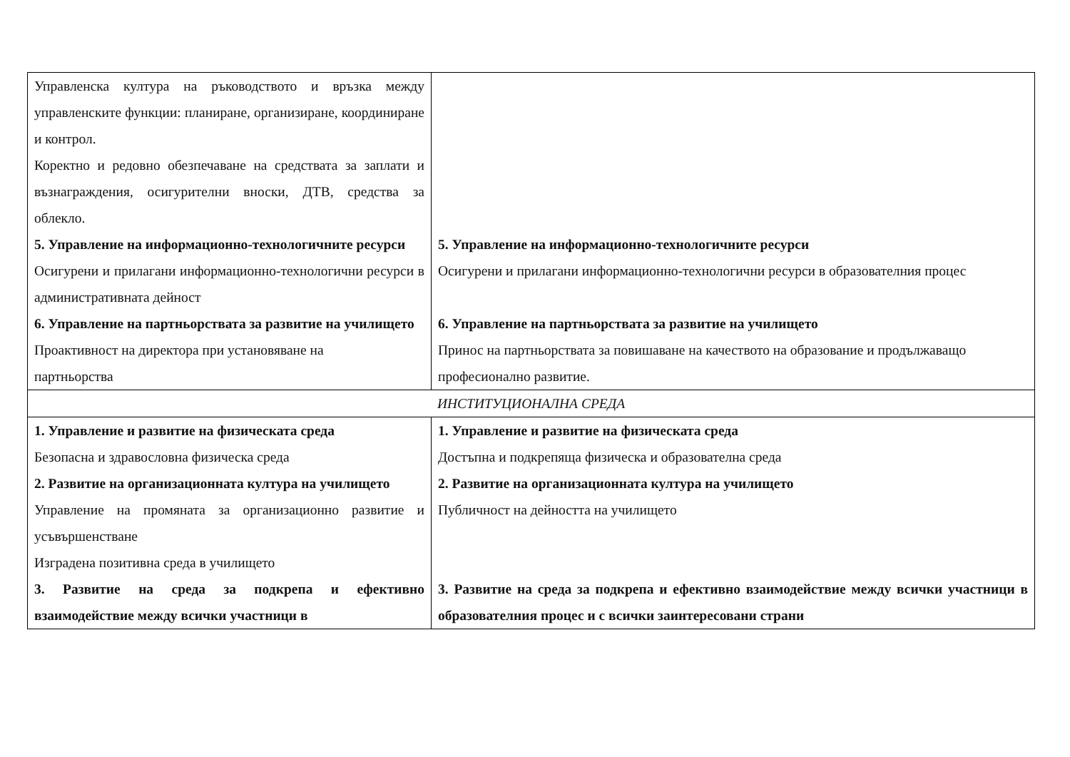| Управленска култура на ръководството и връзка между управленските функции: планиране, организиране, координиране и контрол. Коректно и редовно обезпечаване на средствата за заплати и възнаграждения, осигурителни вноски, ДТВ, средства за облекло. 5. Управление на информационно-технологичните ресурси Осигурени и прилагани информационно-технологични ресурси в административната дейност 6. Управление на партньорствата за развитие на училището Проактивност на директора при установяване на партньорства | 5. Управление на информационно-технологичните ресурси Осигурени и прилагани информационно-технологични ресурси в образователния процес 6. Управление на партньорствата за развитие на училището Принос на партньорствата за повишаване на качеството на образование и продължаващо професионално развитие. |
| ИНСТИТУЦИОНАЛНА СРЕДА | |
| 1. Управление и развитие на физическата среда Безопасна и здравословна физическа среда 2. Развитие на организационната култура на училището Управление на промяната за организационно развитие и усъвършенстване Изградена позитивна среда в училището 3. Развитие на среда за подкрепа и ефективно взаимодействие между всички участници в | 1. Управление и развитие на физическата среда Достъпна и подкрепяща физическа и образователна среда 2. Развитие на организационната култура на училището Публичност на дейността на училището 3. Развитие на среда за подкрепа и ефективно взаимодействие между всички участници в образователния процес и с всички заинтересовани страни |